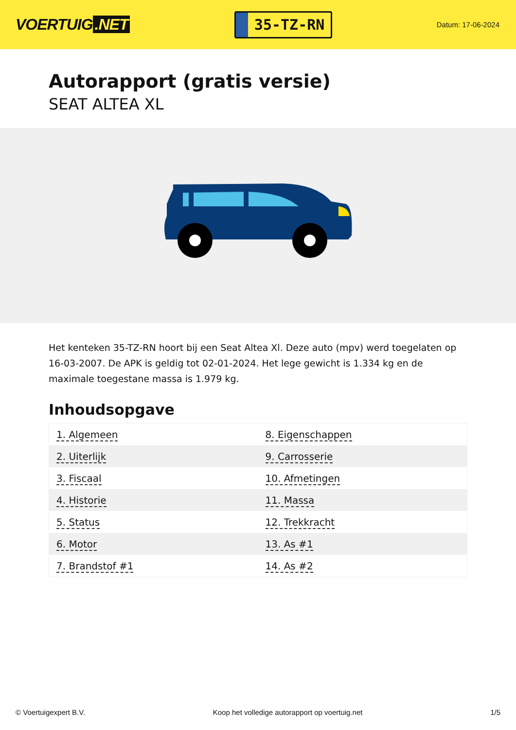VOERTUIG.NET
35-TZ-RN
Datum: 17-06-2024
Autorapport (gratis versie)
SEAT ALTEA XL
Het kenteken 35-TZ-RN hoort bij een Seat Altea Xl. Deze auto (mpv) werd toegelaten op 16-03-2007. De APK is geldig tot 02-01-2024. Het lege gewicht is 1.334 kg en de maximale toegestane massa is 1.979 kg.
Inhoudsopgave
| 1. Algemeen | 8. Eigenschappen |
| 2. Uiterlijk | 9. Carrosserie |
| 3. Fiscaal | 10. Afmetingen |
| 4. Historie | 11. Massa |
| 5. Status | 12. Trekkracht |
| 6. Motor | 13. As #1 |
| 7. Brandstof #1 | 14. As #2 |
© Voertuigexpert B.V. Koop het volledige autorapport op voertuig.net 1/5